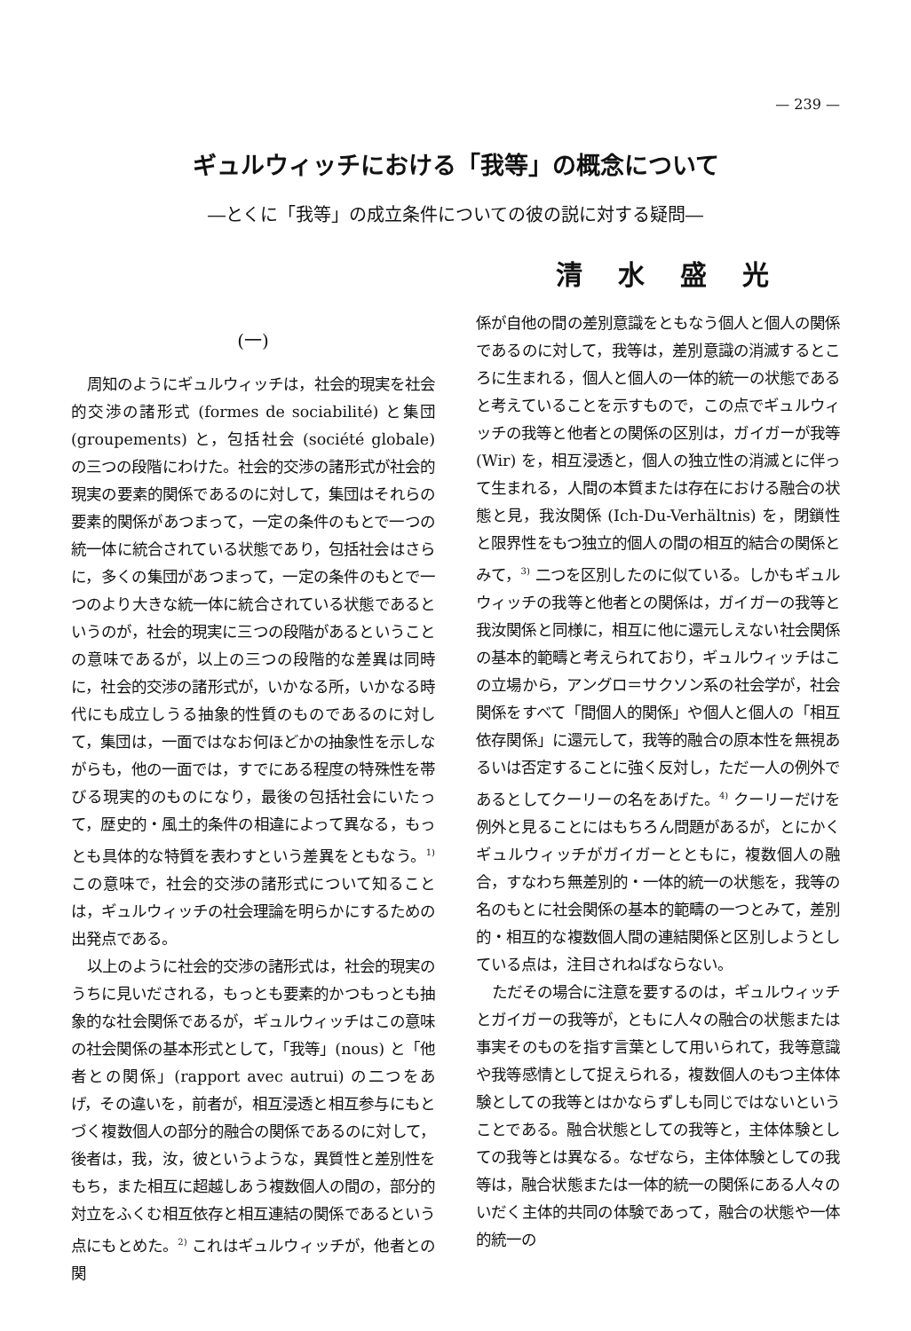— 239 —
ギュルウィッチにおける「我等」の概念について
―とくに「我等」の成立条件についての彼の説に対する疑問―
清水盛光
(一)
周知のようにギュルウィッチは，社会的現実を社会的交渉の諸形式 (formes de sociabilité) と集団 (groupements) と，包括社会 (société globale) の三つの段階にわけた。社会的交渉の諸形式が社会的現実の要素的関係であるのに対して，集団はそれらの要素的関係があつまって，一定の条件のもとで一つの統一体に統合されている状態であり，包括社会はさらに，多くの集団があつまって，一定の条件のもとで一つのより大きな統一体に統合されている状態であるというのが，社会的現実に三つの段階があるということの意味であるが，以上の三つの段階的な差異は同時に，社会的交渉の諸形式が，いかなる所，いかなる時代にも成立しうる抽象的性質のものであるのに対して，集団は，一面ではなお何ほどかの抽象性を示しながらも，他の一面では，すでにある程度の特殊性を帯びる現実的のものになり，最後の包括社会にいたって，歴史的・風土的条件の相違によって異なる，もっとも具体的な特質を表わすという差異をともなう。<sup>1)</sup> この意味で，社会的交渉の諸形式について知ることは，ギュルウィッチの社会理論を明らかにするための出発点である。
以上のように社会的交渉の諸形式は，社会的現実のうちに見いだされる，もっとも要素的かつもっとも抽象的な社会関係であるが，ギュルウィッチはこの意味の社会関係の基本形式として，「我等」(nous) と「他者との関係」(rapport avec autrui) の二つをあげ，その違いを，前者が，相互浸透と相互参与にもとづく複数個人の部分的融合の関係であるのに対して，後者は，我，汝，彼というような，異質性と差別性をもち，また相互に超越しあう複数個人の間の，部分的対立をふくむ相互依存と相互連結の関係であるという点にもとめた。<sup>2)</sup> これはギュルウィッチが，他者との関
係が自他の間の差別意識をともなう個人と個人の関係であるのに対して，我等は，差別意識の消滅するところに生まれる，個人と個人の一体的統一の状態であると考えていることを示すもので，この点でギュルウィッチの我等と他者との関係の区別は，ガイガーが我等 (Wir) を，相互浸透と，個人の独立性の消滅とに伴って生まれる，人間の本質または存在における融合の状態と見，我汝関係 (Ich-Du-Verhältnis) を，閉鎖性と限界性をもつ独立的個人の間の相互的結合の関係とみて，<sup>3)</sup> 二つを区別したのに似ている。しかもギュルウィッチの我等と他者との関係は，ガイガーの我等と我汝関係と同様に，相互に他に還元しえない社会関係の基本的範疇と考えられており，ギュルウィッチはこの立場から，アングロ＝サクソン系の社会学が，社会関係をすべて「間個人的関係」や個人と個人の「相互依存関係」に還元して，我等的融合の原本性を無視あるいは否定することに強く反対し，ただ一人の例外であるとしてクーリーの名をあげた。<sup>4)</sup> クーリーだけを例外と見ることにはもちろん問題があるが，とにかくギュルウィッチがガイガーとともに，複数個人の融合，すなわち無差別的・一体的統一の状態を，我等の名のもとに社会関係の基本的範疇の一つとみて，差別的・相互的な複数個人間の連結関係と区別しようとしている点は，注目されねばならない。
ただその場合に注意を要するのは，ギュルウィッチとガイガーの我等が，ともに人々の融合の状態または事実そのものを指す言葉として用いられて，我等意識や我等感情として捉えられる，複数個人のもつ主体体験としての我等とはかならずしも同じではないということである。融合状態としての我等と，主体体験としての我等とは異なる。なぜなら，主体体験としての我等は，融合状態または一体的統一の関係にある人々のいだく主体的共同の体験であって，融合の状態や一体的統一の